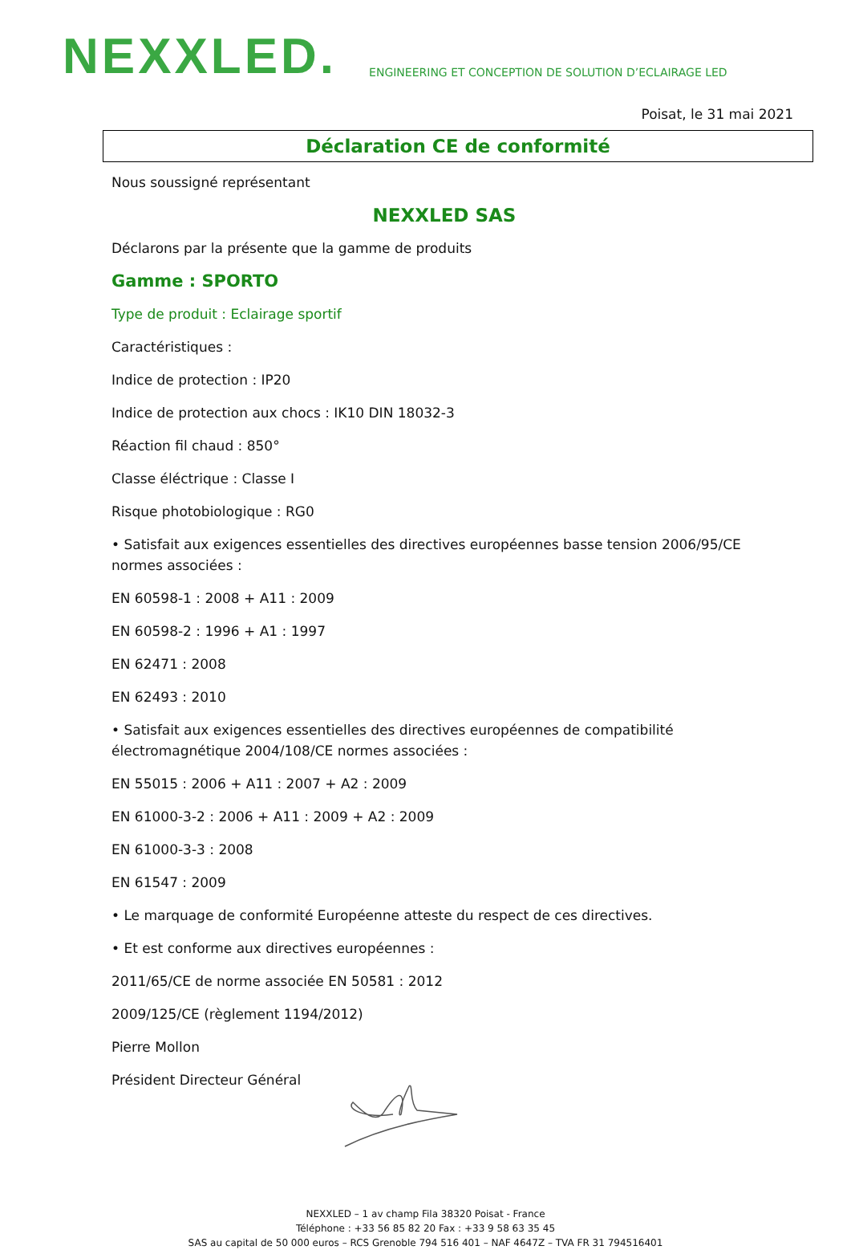NEXXLED.
ENGINEERING ET CONCEPTION DE SOLUTION D’ECLAIRAGE LED
Poisat, le 31 mai 2021
Déclaration CE de conformité
Nous soussigné représentant
NEXXLED SAS
Déclarons par la présente que la gamme de produits
Gamme : SPORTO
Type de produit : Eclairage sportif
Caractéristiques :
Indice de protection : IP20
Indice de protection aux chocs : IK10 DIN 18032-3
Réaction fil chaud : 850°
Classe éléctrique : Classe I
Risque photobiologique : RG0
• Satisfait aux exigences essentielles des directives européennes basse tension 2006/95/CE normes associées :
EN 60598-1 : 2008 + A11 : 2009
EN 60598-2 : 1996 + A1 : 1997
EN 62471 : 2008
EN 62493 : 2010
• Satisfait aux exigences essentielles des directives européennes de compatibilité électromagnétique 2004/108/CE normes associées :
EN 55015 : 2006 + A11 : 2007 + A2 : 2009
EN 61000-3-2 : 2006 + A11 : 2009 + A2 : 2009
EN 61000-3-3 : 2008
EN 61547 : 2009
• Le marquage de conformité Européenne atteste du respect de ces directives.
• Et est conforme aux directives européennes :
2011/65/CE de norme associée EN 50581 : 2012
2009/125/CE (règlement 1194/2012)
Pierre Mollon
Président Directeur Général
NEXXLED – 1 av champ Fila 38320 Poisat - France
Téléphone : +33 56 85 82 20 Fax : +33 9 58 63 35 45
SAS au capital de 50 000 euros – RCS Grenoble 794 516 401 – NAF 4647Z – TVA FR 31 794516401